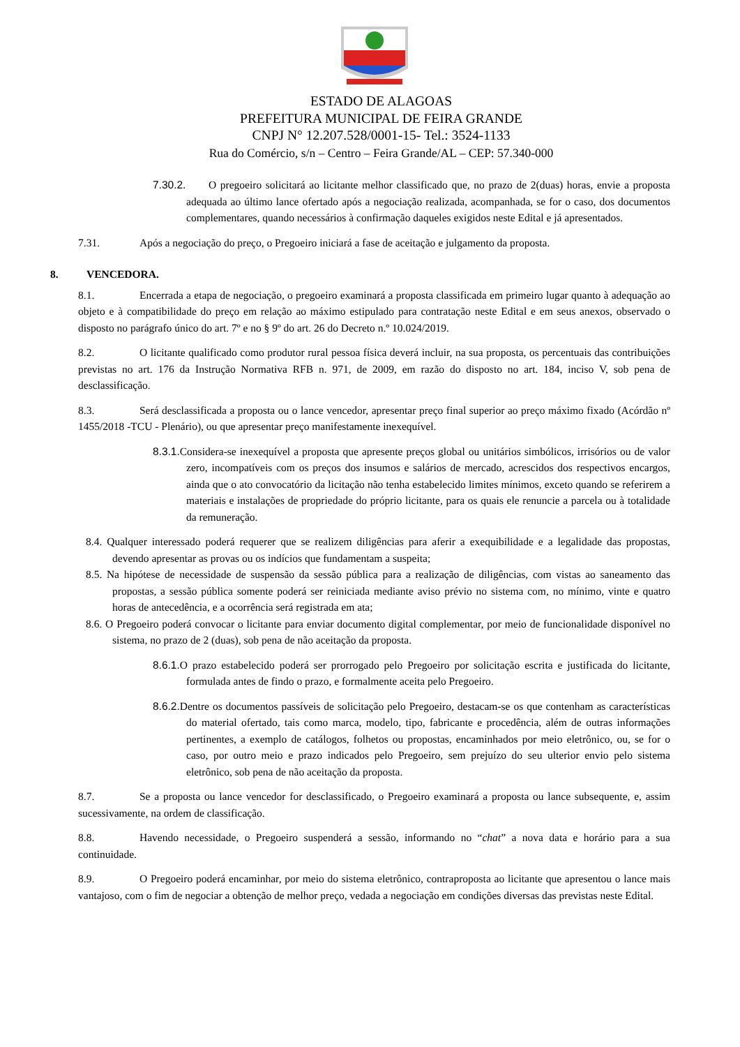ESTADO DE ALAGOAS
PREFEITURA MUNICIPAL DE FEIRA GRANDE
CNPJ N° 12.207.528/0001-15- Tel.: 3524-1133
Rua do Comércio, s/n – Centro – Feira Grande/AL – CEP: 57.340-000
7.30.2. O pregoeiro solicitará ao licitante melhor classificado que, no prazo de 2(duas) horas, envie a proposta adequada ao último lance ofertado após a negociação realizada, acompanhada, se for o caso, dos documentos complementares, quando necessários à confirmação daqueles exigidos neste Edital e já apresentados.
7.31. Após a negociação do preço, o Pregoeiro iniciará a fase de aceitação e julgamento da proposta.
8. VENCEDORA.
8.1. Encerrada a etapa de negociação, o pregoeiro examinará a proposta classificada em primeiro lugar quanto à adequação ao objeto e à compatibilidade do preço em relação ao máximo estipulado para contratação neste Edital e em seus anexos, observado o disposto no parágrafo único do art. 7º e no § 9º do art. 26 do Decreto n.º 10.024/2019.
8.2. O licitante qualificado como produtor rural pessoa física deverá incluir, na sua proposta, os percentuais das contribuições previstas no art. 176 da Instrução Normativa RFB n. 971, de 2009, em razão do disposto no art. 184, inciso V, sob pena de desclassificação.
8.3. Será desclassificada a proposta ou o lance vencedor, apresentar preço final superior ao preço máximo fixado (Acórdão nº 1455/2018 -TCU - Plenário), ou que apresentar preço manifestamente inexequível.
8.3.1. Considera-se inexequível a proposta que apresente preços global ou unitários simbólicos, irrisórios ou de valor zero, incompatíveis com os preços dos insumos e salários de mercado, acrescidos dos respectivos encargos, ainda que o ato convocatório da licitação não tenha estabelecido limites mínimos, exceto quando se referirem a materiais e instalações de propriedade do próprio licitante, para os quais ele renuncie a parcela ou à totalidade da remuneração.
8.4. Qualquer interessado poderá requerer que se realizem diligências para aferir a exequibilidade e a legalidade das propostas, devendo apresentar as provas ou os indícios que fundamentam a suspeita;
8.5. Na hipótese de necessidade de suspensão da sessão pública para a realização de diligências, com vistas ao saneamento das propostas, a sessão pública somente poderá ser reiniciada mediante aviso prévio no sistema com, no mínimo, vinte e quatro horas de antecedência, e a ocorrência será registrada em ata;
8.6. O Pregoeiro poderá convocar o licitante para enviar documento digital complementar, por meio de funcionalidade disponível no sistema, no prazo de 2 (duas), sob pena de não aceitação da proposta.
8.6.1. O prazo estabelecido poderá ser prorrogado pelo Pregoeiro por solicitação escrita e justificada do licitante, formulada antes de findo o prazo, e formalmente aceita pelo Pregoeiro.
8.6.2. Dentre os documentos passíveis de solicitação pelo Pregoeiro, destacam-se os que contenham as características do material ofertado, tais como marca, modelo, tipo, fabricante e procedência, além de outras informações pertinentes, a exemplo de catálogos, folhetos ou propostas, encaminhados por meio eletrônico, ou, se for o caso, por outro meio e prazo indicados pelo Pregoeiro, sem prejuízo do seu ulterior envio pelo sistema eletrônico, sob pena de não aceitação da proposta.
8.7. Se a proposta ou lance vencedor for desclassificado, o Pregoeiro examinará a proposta ou lance subsequente, e, assim sucessivamente, na ordem de classificação.
8.8. Havendo necessidade, o Pregoeiro suspenderá a sessão, informando no “chat” a nova data e horário para a sua continuidade.
8.9. O Pregoeiro poderá encaminhar, por meio do sistema eletrônico, contraproposta ao licitante que apresentou o lance mais vantajoso, com o fim de negociar a obtenção de melhor preço, vedada a negociação em condições diversas das previstas neste Edital.